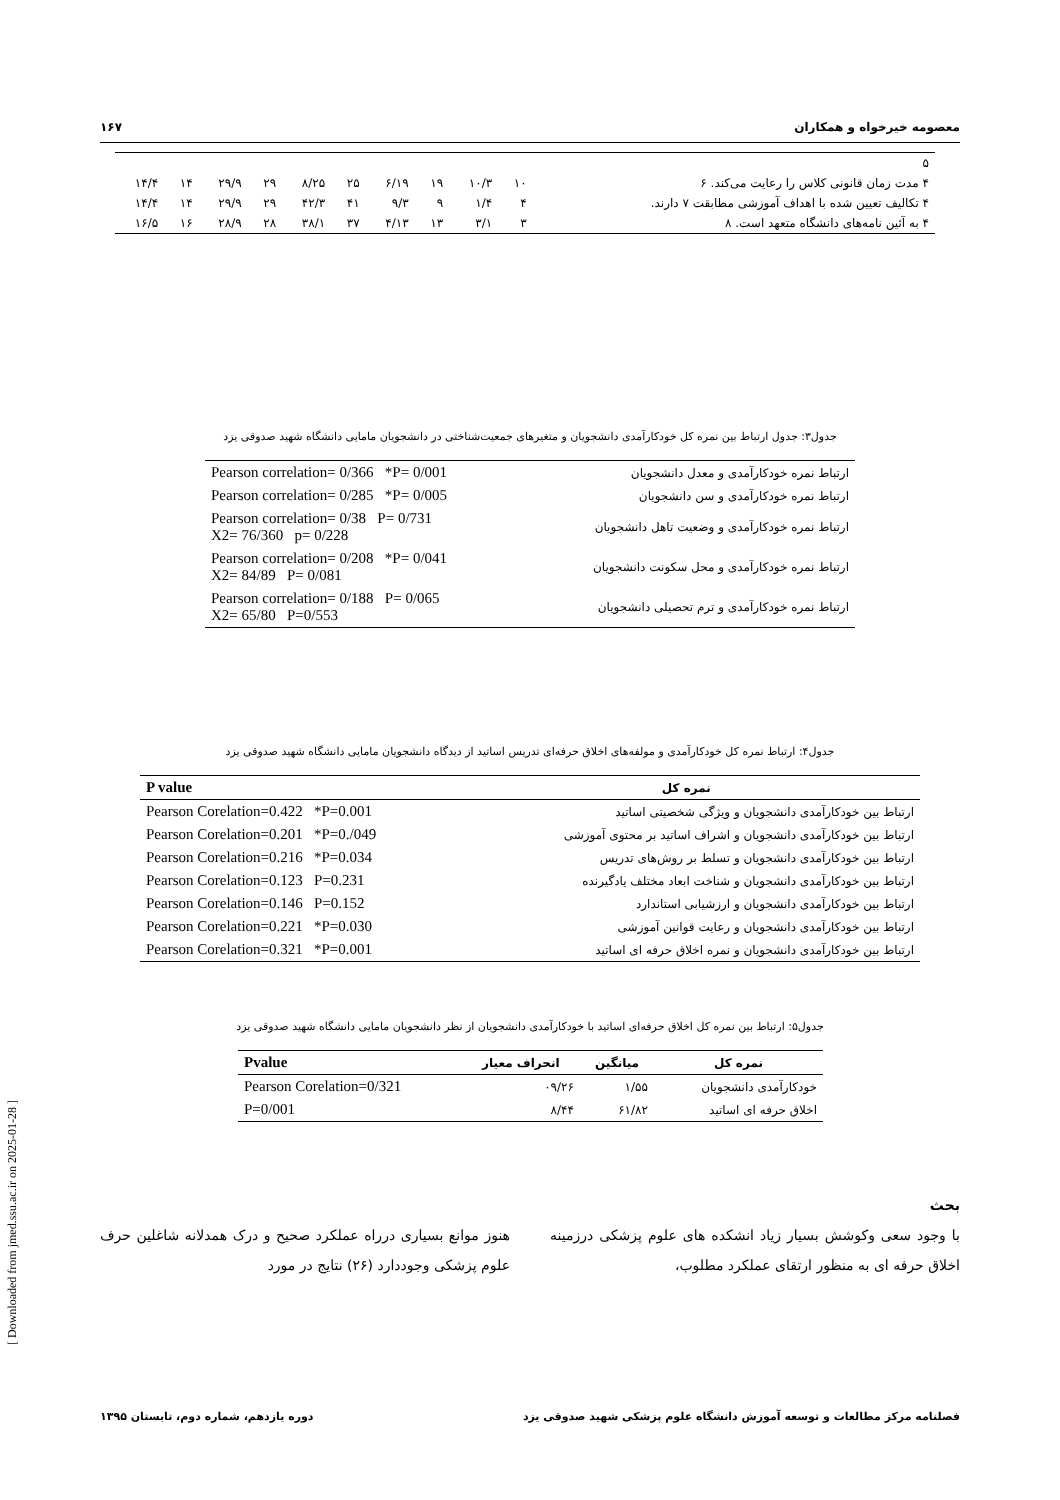معصومه خیرخواه و همکاران ١۶٧
| ۵ | | | | | | | | | | |
| ۴ مدت زمان قانونی کلاس را رعایت می‌کند. ۶ | ١٠ | ١٠/٣ | ١٩ | ١٩/۶ | ٢۵ | ٢۵/٨ | ٢٩ | ٢٩/٩ | ١۴ | ١۴/۴ |
| ۴ تکالیف تعیین شده با اهداف آموزشی مطابقت ٧ دارند. | ۴ | ۴/١ | ٩ | ٩/٣ | ۴١ | ۴٢/٣ | ٢٩ | ٢٩/٩ | ١۴ | ١۴/۴ |
| ۴ به آئین نامه‌های دانشگاه متعهد است. ٨ | ٣ | ٣/١ | ١٣ | ١٣/۴ | ٣٧ | ٣٨/١ | ٢٨ | ٢٨/٩ | ١۶ | ١۶/۵ |
جدول٣: جدول ارتباط بین نمره کل خودکارآمدی دانشجویان و متغیرهای جمعیت‌شناختی در دانشجویان مامایی دانشگاه شهید صدوقی یزد
| ارتباط نمره خودکارآمدی و معدل دانشجویان | Pearson correlation= 0/366 *P= 0/001 |
| ارتباط نمره خودکارآمدی و سن دانشجویان | Pearson correlation= 0/285 *P= 0/005 |
| ارتباط نمره خودکارآمدی و وضعیت تاهل دانشجویان | Pearson correlation= 0/38 P= 0/731 X2= 76/360 p= 0/228 |
| ارتباط نمره خودکارآمدی و محل سکونت دانشجویان | Pearson correlation= 0/208 *P= 0/041 X2= 84/89 P= 0/081 |
| ارتباط نمره خودکارآمدی و ترم تحصیلی دانشجویان | Pearson correlation= 0/188 P= 0/065 X2= 65/80 P=0/553 |
جدول۴: ارتباط نمره کل خودکارآمدی و مولفه‌های اخلاق حرفه‌ای تدریس اساتید از دیدگاه دانشجویان مامایی دانشگاه شهید صدوقی یزد
| نمره کل | P value |
| --- | --- |
| ارتباط بین خودکارآمدی دانشجویان و ویژگی شخصیتی اساتید | Pearson Corelation=0.422 *P=0.001 |
| ارتباط بین خودکارآمدی دانشجویان و اشراف اساتید بر محتوی آموزشی | Pearson Corelation=0.201 *P=0./049 |
| ارتباط بین خودکارآمدی دانشجویان و تسلط بر روش‌های تدریس | Pearson Corelation=0.216 *P=0.034 |
| ارتباط بین خودکارآمدی دانشجویان و شناخت ابعاد مختلف یادگیرنده | Pearson Corelation=0.123 P=0.231 |
| ارتباط بین خودکارآمدی دانشجویان و ارزشیابی استاندارد | Pearson Corelation=0.146 P=0.152 |
| ارتباط بین خودکارآمدی دانشجویان و رعایت قوانین آموزشی | Pearson Corelation=0.221 *P=0.030 |
| ارتباط بین خودکارآمدی دانشجویان و نمره اخلاق حرفه ای اساتید | Pearson Corelation=0.321 *P=0.001 |
جدول۵: ارتباط بین نمره کل اخلاق حرفه‌ای اساتید با خودکارآمدی دانشجویان از نظر دانشجویان مامایی دانشگاه شهید صدوقی یزد
| نمره کل | میانگین | انحراف معیار | Pvalue |
| --- | --- | --- | --- |
| خودکارآمدی دانشجویان | ۵۵/١ | ٢۶/٠٩ | Pearson Corelation=0/321 |
| اخلاق حرفه ای اساتید | ٨٢/۶١ | ۴۴/٨ | P=0/001 |
[ Downloaded from jmed.ssu.ac.ir on 2025-01-28 ]
بحث
با وجود سعی وکوشش بسیار زیاد انشکده های علوم پزشکی درزمینه اخلاق حرفه ای به منظور ارتقای عملکرد مطلوب،
هنوز موانع بسیاری درراه عملکرد صحیح و درک همدلانه شاغلین حرف علوم پزشکی وجوددارد (٢۶) نتایج در مورد
فصلنامه مرکز مطالعات و توسعه آموزش دانشگاه علوم پزشکی شهید صدوقی یزد دوره یازدهم، شماره دوم، تابستان ١٣٩۵